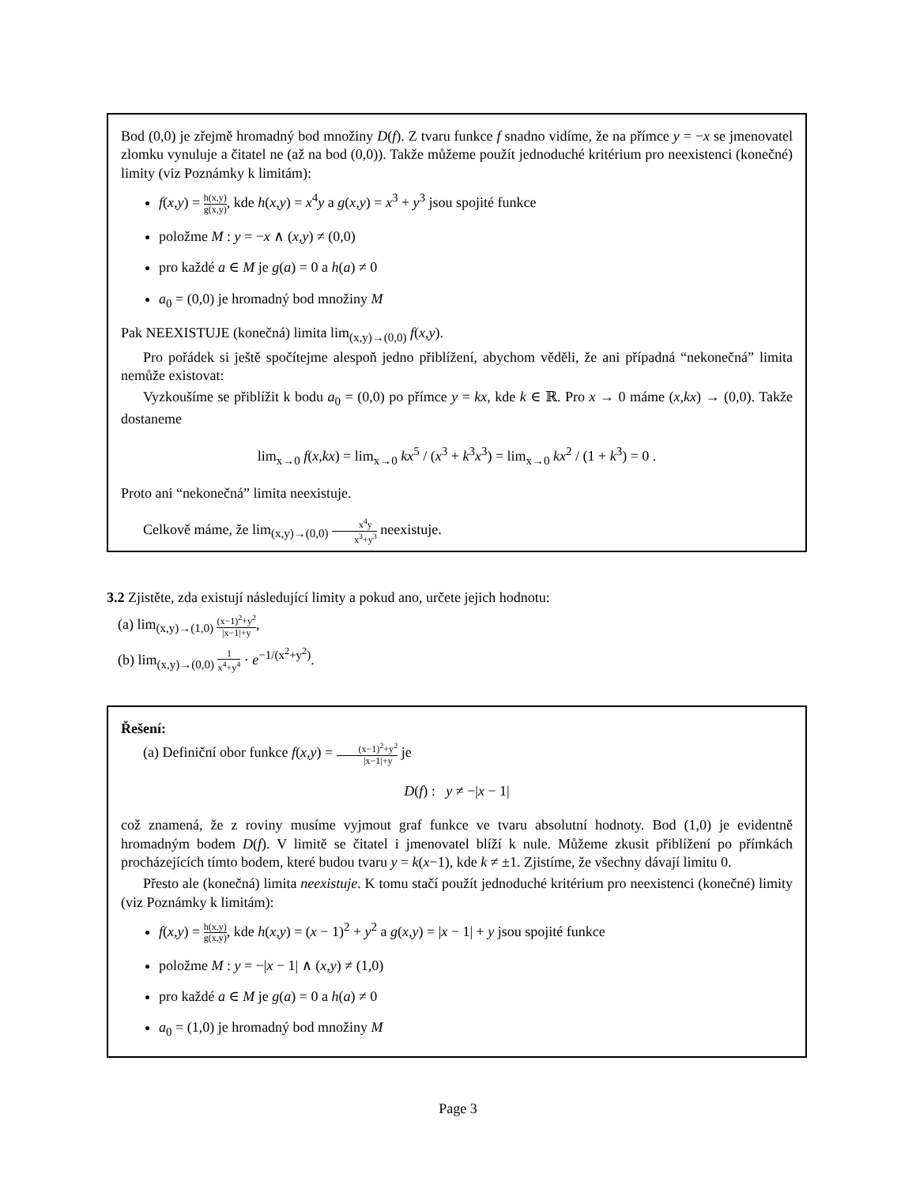Bod (0,0) je zřejmě hromadný bod množiny D(f). Z tvaru funkce f snadno vidíme, že na přímce y = −x se jmenovatel zlomku vynuluje a čitatel ne (až na bod (0,0)). Takže můžeme použít jednoduché kritérium pro neexistenci (konečné) limity (viz Poznámky k limitám):
f(x,y) = h(x,y) g(x,y), kde h(x,y) = x<sup>4</sup>y a g(x,y) = x<sup>3</sup> + y<sup>3</sup> jsou spojité funkce
položme M : y = −x ∧ (x,y) ≠ (0,0)
pro každé a ∈ M je g(a) = 0 a h(a) ≠ 0
a<sub>0</sub> = (0,0) je hromadný bod množiny M
Pak NEEXISTUJE (konečná) limita lim<sub>(x,y)→(0,0)</sub> f(x,y).
Pro pořádek si ještě spočítejme alespoň jedno přiblížení, abychom věděli, že ani případná “nekonečná” limita nemůže existovat:
Vyzkoušíme se přiblížit k bodu a<sub>0</sub> = (0,0) po přímce y = kx, kde k ∈ ℝ. Pro x → 0 máme (x,kx) → (0,0). Takže dostaneme
lim<sub>x→0</sub> f(x,kx) = lim<sub>x→0</sub> kx<sup>5</sup> / (x<sup>3</sup> + k<sup>3</sup>x<sup>3</sup>) = lim<sub>x→0</sub> kx<sup>2</sup> / (1 + k<sup>3</sup>) = 0 .
Proto ani “nekonečná” limita neexistuje.
Celkově máme, že lim<sub>(x,y)→(0,0)</sub> x<sup>4</sup>y x<sup>3</sup>+y<sup>3</sup> neexistuje.
3.2 Zjistěte, zda existují následující limity a pokud ano, určete jejich hodnotu:
(a) lim<sub>(x,y)→(1,0)</sub> (x−1)<sup>2</sup>+y<sup>2</sup> |x−1|+y,
(b) lim<sub>(x,y)→(0,0)</sub> 1 x<sup>4</sup>+y<sup>4</sup> · e<sup>−1/(x<sup>2</sup>+y<sup>2</sup>)</sup>.
Řešení:
(a) Definiční obor funkce f(x,y) = (x−1)<sup>2</sup>+y<sup>2</sup> |x−1|+y je
D(f) : y ≠ −|x − 1|
což znamená, že z roviny musíme vyjmout graf funkce ve tvaru absolutní hodnoty. Bod (1,0) je evidentně hromadným bodem D(f). V limitě se čitatel i jmenovatel blíží k nule. Můžeme zkusit přiblížení po přímkách procházejících tímto bodem, které budou tvaru y = k(x−1), kde k ≠ ±1. Zjistíme, že všechny dávají limitu 0.
Přesto ale (konečná) limita neexistuje. K tomu stačí použít jednoduché kritérium pro neexistenci (konečné) limity (viz Poznámky k limitám):
f(x,y) = h(x,y) g(x,y), kde h(x,y) = (x − 1)<sup>2</sup> + y<sup>2</sup> a g(x,y) = |x − 1| + y jsou spojité funkce
položme M : y = −|x − 1| ∧ (x,y) ≠ (1,0)
pro každé a ∈ M je g(a) = 0 a h(a) ≠ 0
a<sub>0</sub> = (1,0) je hromadný bod množiny M
Page 3